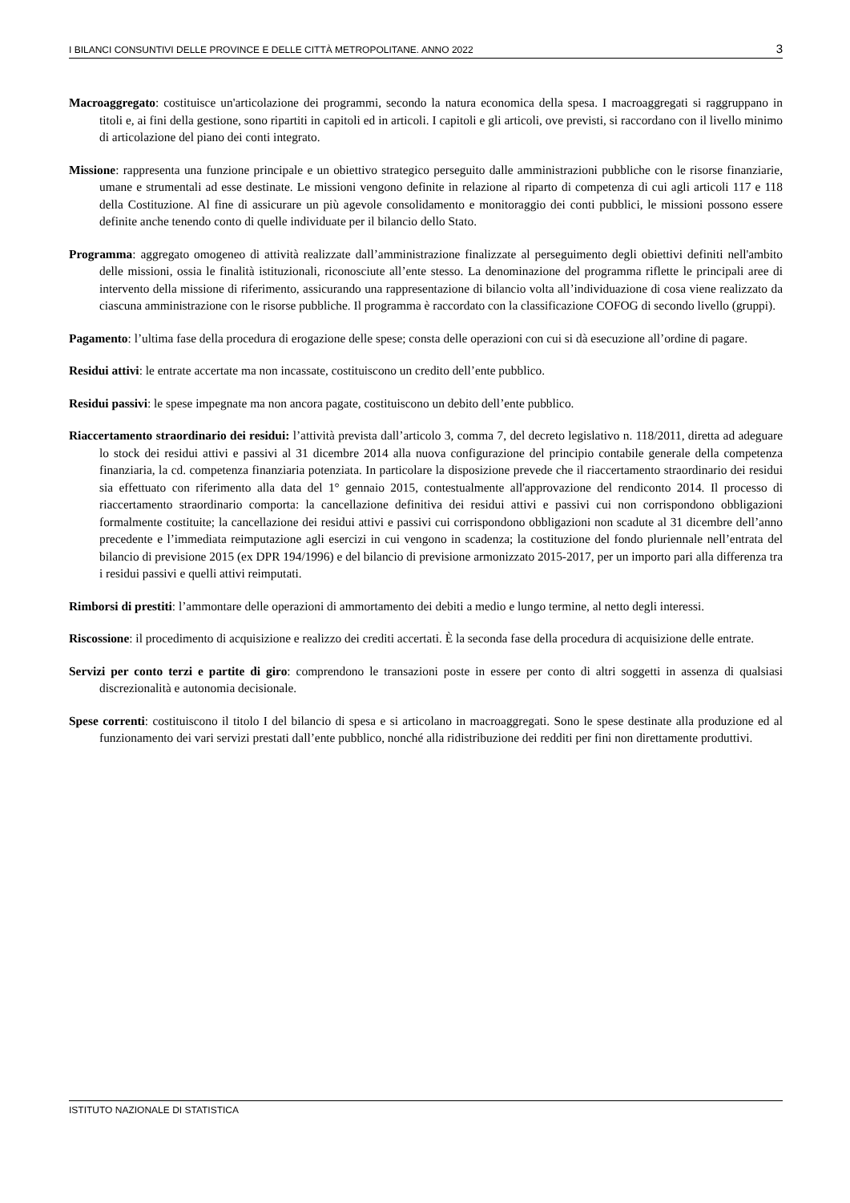I BILANCI CONSUNTIVI DELLE PROVINCE E DELLE CITTÀ METROPOLITANE. ANNO 2022 3
Macroaggregato: costituisce un'articolazione dei programmi, secondo la natura economica della spesa. I macroaggregati si raggruppano in titoli e, ai fini della gestione, sono ripartiti in capitoli ed in articoli. I capitoli e gli articoli, ove previsti, si raccordano con il livello minimo di articolazione del piano dei conti integrato.
Missione: rappresenta una funzione principale e un obiettivo strategico perseguito dalle amministrazioni pubbliche con le risorse finanziarie, umane e strumentali ad esse destinate. Le missioni vengono definite in relazione al riparto di competenza di cui agli articoli 117 e 118 della Costituzione. Al fine di assicurare un più agevole consolidamento e monitoraggio dei conti pubblici, le missioni possono essere definite anche tenendo conto di quelle individuate per il bilancio dello Stato.
Programma: aggregato omogeneo di attività realizzate dall’amministrazione finalizzate al perseguimento degli obiettivi definiti nell'ambito delle missioni, ossia le finalità istituzionali, riconosciute all’ente stesso. La denominazione del programma riflette le principali aree di intervento della missione di riferimento, assicurando una rappresentazione di bilancio volta all’individuazione di cosa viene realizzato da ciascuna amministrazione con le risorse pubbliche. Il programma è raccordato con la classificazione COFOG di secondo livello (gruppi).
Pagamento: l’ultima fase della procedura di erogazione delle spese; consta delle operazioni con cui si dà esecuzione all’ordine di pagare.
Residui attivi: le entrate accertate ma non incassate, costituiscono un credito dell’ente pubblico.
Residui passivi: le spese impegnate ma non ancora pagate, costituiscono un debito dell’ente pubblico.
Riaccertamento straordinario dei residui: l’attività prevista dall’articolo 3, comma 7, del decreto legislativo n. 118/2011, diretta ad adeguare lo stock dei residui attivi e passivi al 31 dicembre 2014 alla nuova configurazione del principio contabile generale della competenza finanziaria, la cd. competenza finanziaria potenziata. In particolare la disposizione prevede che il riaccertamento straordinario dei residui sia effettuato con riferimento alla data del 1° gennaio 2015, contestualmente all'approvazione del rendiconto 2014. Il processo di riaccertamento straordinario comporta: la cancellazione definitiva dei residui attivi e passivi cui non corrispondono obbligazioni formalmente costituite; la cancellazione dei residui attivi e passivi cui corrispondono obbligazioni non scadute al 31 dicembre dell’anno precedente e l’immediata reimputazione agli esercizi in cui vengono in scadenza; la costituzione del fondo pluriennale nell’entrata del bilancio di previsione 2015 (ex DPR 194/1996) e del bilancio di previsione armonizzato 2015-2017, per un importo pari alla differenza tra i residui passivi e quelli attivi reimputati.
Rimborsi di prestiti: l’ammontare delle operazioni di ammortamento dei debiti a medio e lungo termine, al netto degli interessi.
Riscossione: il procedimento di acquisizione e realizzo dei crediti accertati. È la seconda fase della procedura di acquisizione delle entrate.
Servizi per conto terzi e partite di giro: comprendono le transazioni poste in essere per conto di altri soggetti in assenza di qualsiasi discrezionalità e autonomia decisionale.
Spese correnti: costituiscono il titolo I del bilancio di spesa e si articolano in macroaggregati. Sono le spese destinate alla produzione ed al funzionamento dei vari servizi prestati dall’ente pubblico, nonché alla ridistribuzione dei redditi per fini non direttamente produttivi.
ISTITUTO NAZIONALE DI STATISTICA